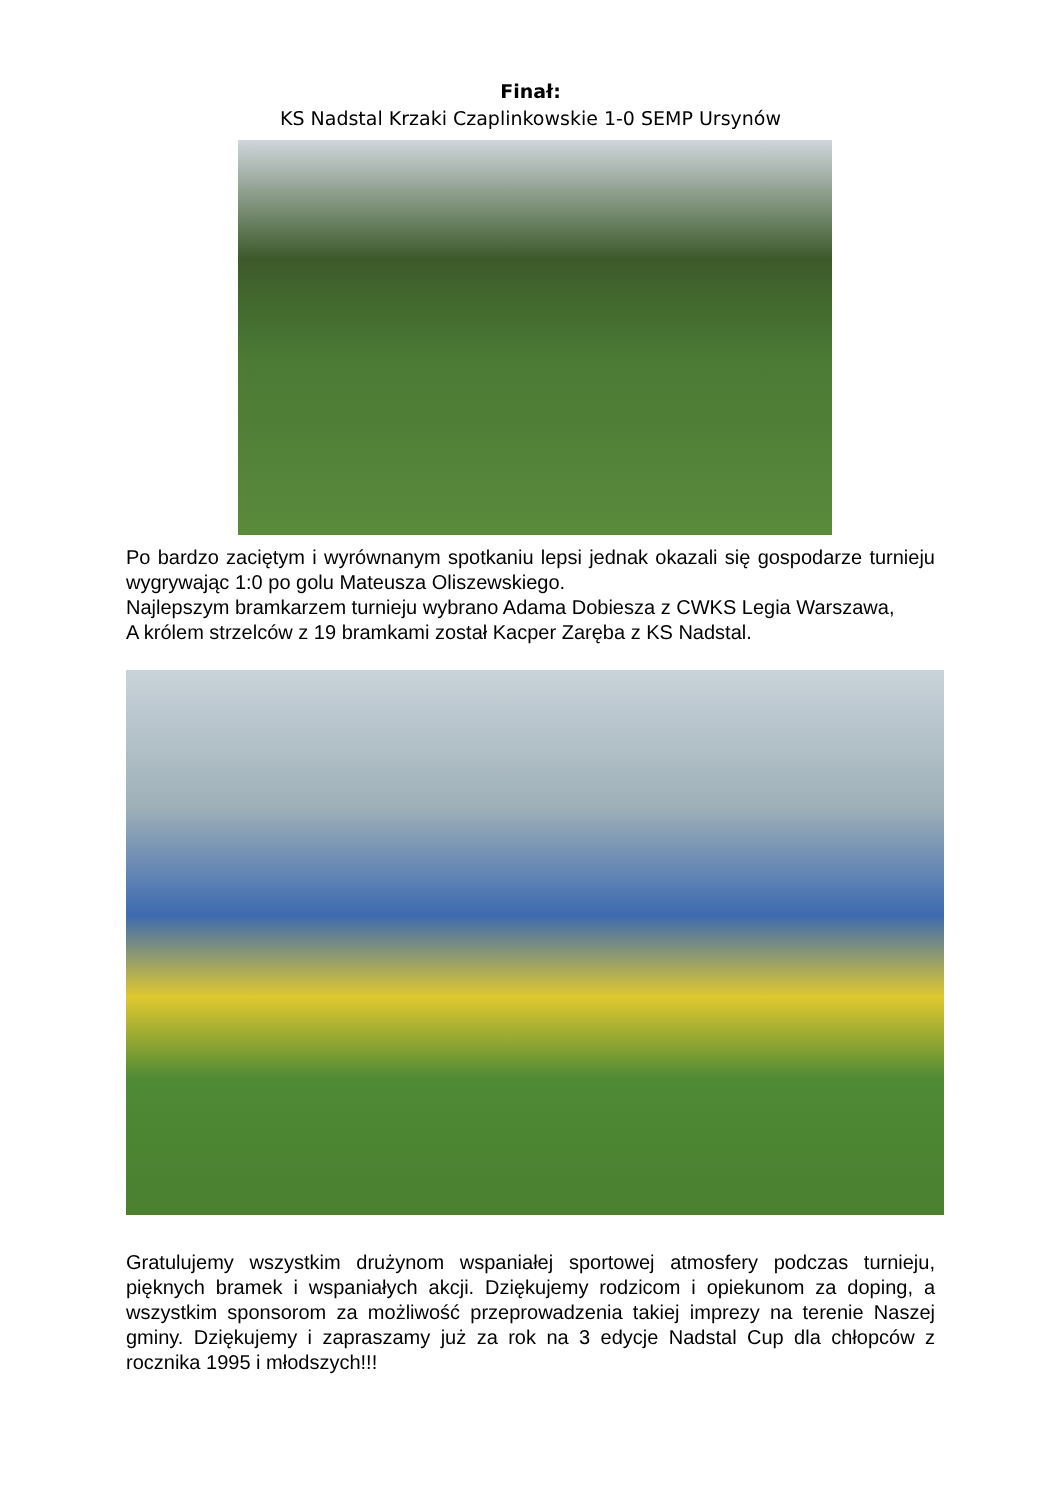Finał:
KS Nadstal Krzaki Czaplinkowskie 1-0 SEMP Ursynów
Po bardzo zaciętym i wyrównanym spotkaniu lepsi jednak okazali się gospodarze turnieju wygrywając 1:0 po golu Mateusza Oliszewskiego.
Najlepszym bramkarzem turnieju wybrano Adama Dobiesza z CWKS Legia Warszawa,
A królem strzelców z 19 bramkami został Kacper Zaręba z KS Nadstal.
Gratulujemy wszystkim drużynom wspaniałej sportowej atmosfery podczas turnieju, pięknych bramek i wspaniałych akcji. Dziękujemy rodzicom i opiekunom za doping, a wszystkim sponsorom za możliwość przeprowadzenia takiej imprezy na terenie Naszej gminy. Dziękujemy i zapraszamy już za rok na 3 edycje Nadstal Cup dla chłopców z rocznika 1995 i młodszych!!!